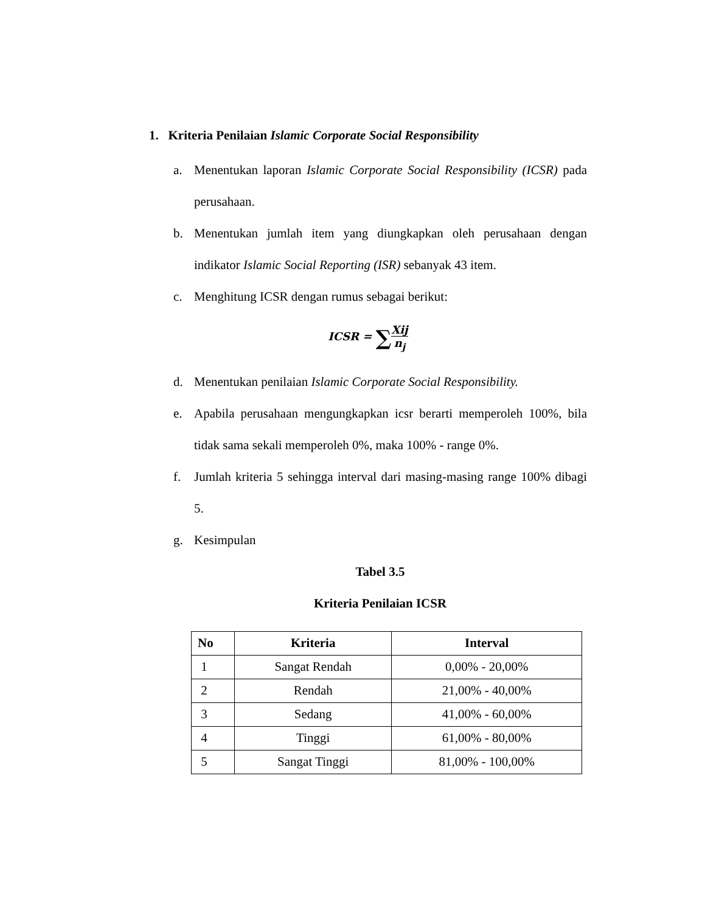1. Kriteria Penilaian Islamic Corporate Social Responsibility
a. Menentukan laporan Islamic Corporate Social Responsibility (ICSR) pada perusahaan.
b. Menentukan jumlah item yang diungkapkan oleh perusahaan dengan indikator Islamic Social Reporting (ISR) sebanyak 43 item.
c. Menghitung ICSR dengan rumus sebagai berikut:
ICSR = ∑Xij n<sub>j</sub>
d. Menentukan penilaian Islamic Corporate Social Responsibility.
e. Apabila perusahaan mengungkapkan icsr berarti memperoleh 100%, bila tidak sama sekali memperoleh 0%, maka 100% - range 0%.
f. Jumlah kriteria 5 sehingga interval dari masing-masing range 100% dibagi 5.
g. Kesimpulan
Tabel 3.5
Kriteria Penilaian ICSR
| No | Kriteria | Interval |
| --- | --- | --- |
| 1 | Sangat Rendah | 0,00% - 20,00% |
| 2 | Rendah | 21,00% - 40,00% |
| 3 | Sedang | 41,00% - 60,00% |
| 4 | Tinggi | 61,00% - 80,00% |
| 5 | Sangat Tinggi | 81,00% - 100,00% |